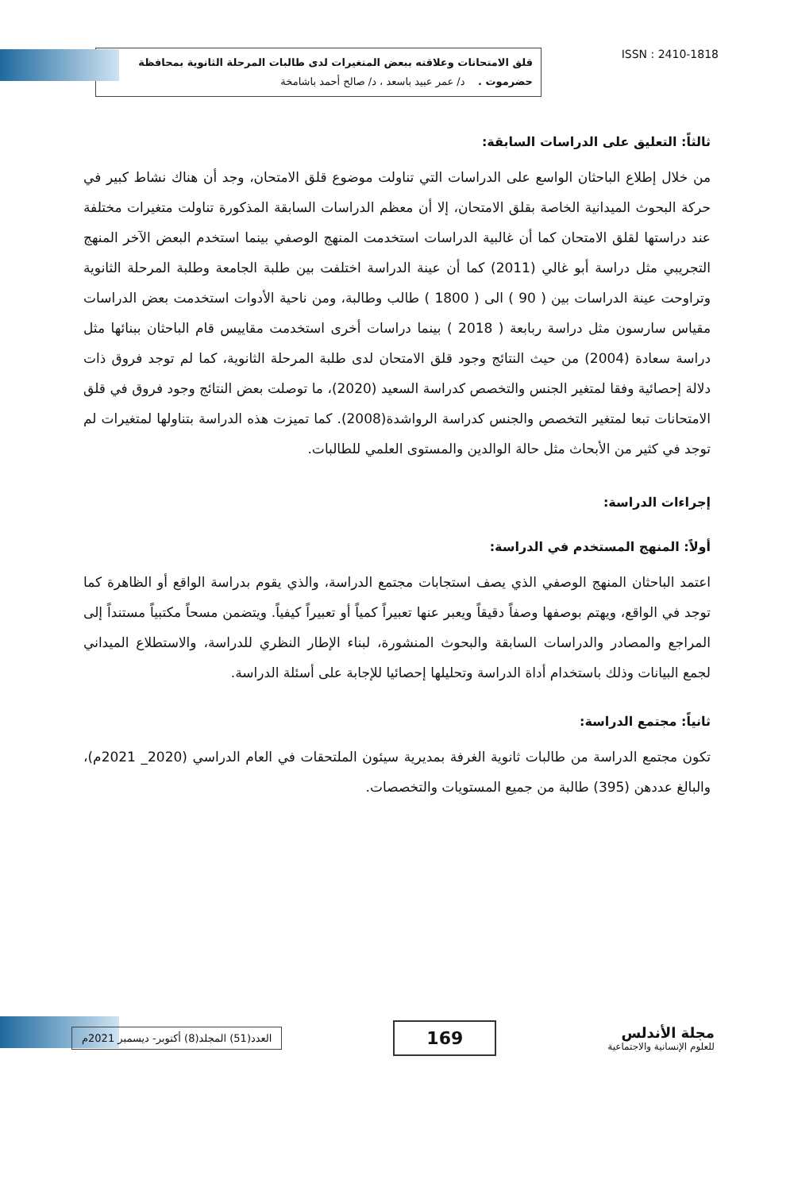قلق الامتحانات وعلاقته ببعض المتغيرات لدى طالبات المرحلة الثانوية بمحافظة حضرموت . د/ عمر عبيد باسعد ، د/ صالح أحمد باشامخة
ISSN : 2410-1818
ثالثاً: التعليق على الدراسات السابقة:
من خلال إطلاع الباحثان الواسع على الدراسات التي تناولت موضوع قلق الامتحان، وجد أن هناك نشاط كبير في حركة البحوث الميدانية الخاصة بقلق الامتحان، إلا أن معظم الدراسات السابقة المذكورة تناولت متغيرات مختلفة عند دراستها لقلق الامتحان كما أن غالبية الدراسات استخدمت المنهج الوصفي بينما استخدم البعض الآخر المنهج التجريبي مثل دراسة أبو غالي (2011) كما أن عينة الدراسة اختلفت بين طلبة الجامعة وطلبة المرحلة الثانوية وتراوحت عينة الدراسات بين ( 90 ) الى ( 1800 ) طالب وطالبة، ومن ناحية الأدوات استخدمت بعض الدراسات مقياس سارسون مثل دراسة ربابعة ( 2018 ) بينما دراسات أخرى استخدمت مقاييس قام الباحثان ببنائها مثل دراسة سعادة (2004) من حيث النتائج وجود قلق الامتحان لدى طلبة المرحلة الثانوية، كما لم توجد فروق ذات دلالة إحصائية وفقا لمتغير الجنس والتخصص كدراسة السعيد (2020)، ما توصلت بعض النتائج وجود فروق في قلق الامتحانات تبعا لمتغير التخصص والجنس كدراسة الرواشدة(2008). كما تميزت هذه الدراسة بتناولها لمتغيرات لم توجد في كثير من الأبحاث مثل حالة الوالدين والمستوى العلمي للطالبات.
إجراءات الدراسة:
أولاً: المنهج المستخدم في الدراسة:
اعتمد الباحثان المنهج الوصفي الذي يصف استجابات مجتمع الدراسة، والذي يقوم بدراسة الواقع أو الظاهرة كما توجد في الواقع، ويهتم بوصفها وصفاً دقيقاً ويعبر عنها تعبيراً كمياً أو تعبيراً كيفياً. ويتضمن مسحاً مكتبياً مستنداً إلى المراجع والمصادر والدراسات السابقة والبحوث المنشورة، لبناء الإطار النظري للدراسة، والاستطلاع الميداني لجمع البيانات وذلك باستخدام أداة الدراسة وتحليلها إحصائيا للإجابة على أسئلة الدراسة.
ثانياً: مجتمع الدراسة:
تكون مجتمع الدراسة من طالبات ثانوية الغرفة بمديرية سيئون الملتحقات في العام الدراسي (2020_ 2021م)، والبالغ عددهن (395) طالبة من جميع المستويات والتخصصات.
العدد(51) المجلد(8) أكتوبر- ديسمبر 2021م
169
مجلة الأندلس
للعلوم الإنسانية والاجتماعية